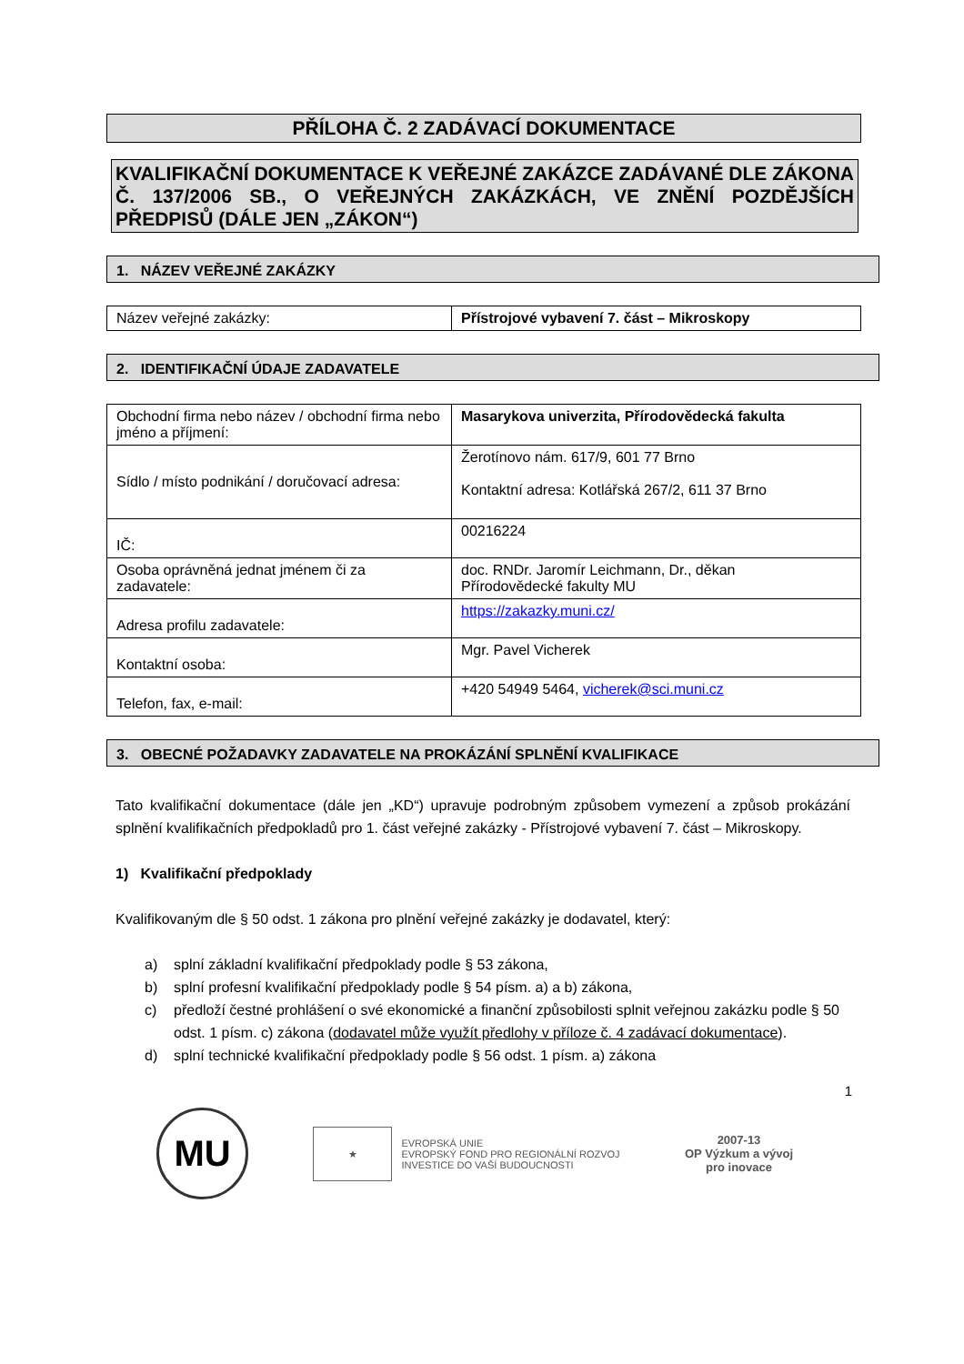PŘÍLOHA Č. 2 ZADÁVACÍ DOKUMENTACE
KVALIFIKAČNÍ DOKUMENTACE K VEŘEJNÉ ZAKÁZCE ZADÁVANÉ DLE ZÁKONA Č. 137/2006 SB., O VEŘEJNÝCH ZAKÁZKÁCH, VE ZNĚNÍ POZDĚJŠÍCH PŘEDPISŮ (DÁLE JEN „ZÁKON“)
1. NÁZEV VEŘEJNÉ ZAKÁZKY
| Název veřejné zakázky: | Přístrojové vybavení 7. část – Mikroskopy |
2. IDENTIFIKAČNÍ ÚDAJE ZADAVATELE
| Obchodní firma nebo název / obchodní firma nebo jméno a příjmení: | Masarykova univerzita, Přírodovědecká fakulta |
| Sídlo / místo podnikání / doručovací adresa: | Žerotínovo nám. 617/9, 601 77 Brno Kontaktní adresa: Kotlářská 267/2, 611 37 Brno |
| IČ: | 00216224 |
| Osoba oprávněná jednat jménem či za zadavatele: | doc. RNDr. Jaromír Leichmann, Dr., děkan Přírodovědecké fakulty MU |
| Adresa profilu zadavatele: | https://zakazky.muni.cz/ |
| Kontaktní osoba: | Mgr. Pavel Vicherek |
| Telefon, fax, e-mail: | +420 54949 5464, vicherek@sci.muni.cz |
3. OBECNÉ POŽADAVKY ZADAVATELE NA PROKÁZÁNÍ SPLNĚNÍ KVALIFIKACE
Tato kvalifikační dokumentace (dále jen „KD“) upravuje podrobným způsobem vymezení a způsob prokázání splnění kvalifikačních předpokladů pro 1. část veřejné zakázky - Přístrojové vybavení 7. část – Mikroskopy.
1) Kvalifikační předpoklady
Kvalifikovaným dle § 50 odst. 1 zákona pro plnění veřejné zakázky je dodavatel, který:
a) splní základní kvalifikační předpoklady podle § 53 zákona,
b) splní profesní kvalifikační předpoklady podle § 54 písm. a) a b) zákona,
c) předloží čestné prohlášení o své ekonomické a finanční způsobilosti splnit veřejnou zakázku podle § 50 odst. 1 písm. c) zákona (dodavatel může využít předlohy v příloze č. 4 zadávací dokumentace).
d) splní technické kvalifikační předpoklady podle § 56 odst. 1 písm. a) zákona
1
MU
★
EVROPSKÁ UNIE
EVROPSKÝ FOND PRO REGIONÁLNÍ ROZVOJ
INVESTICE DO VAŠÍ BUDOUCNOSTI
2007-13
OP Výzkum a vývoj
pro inovace